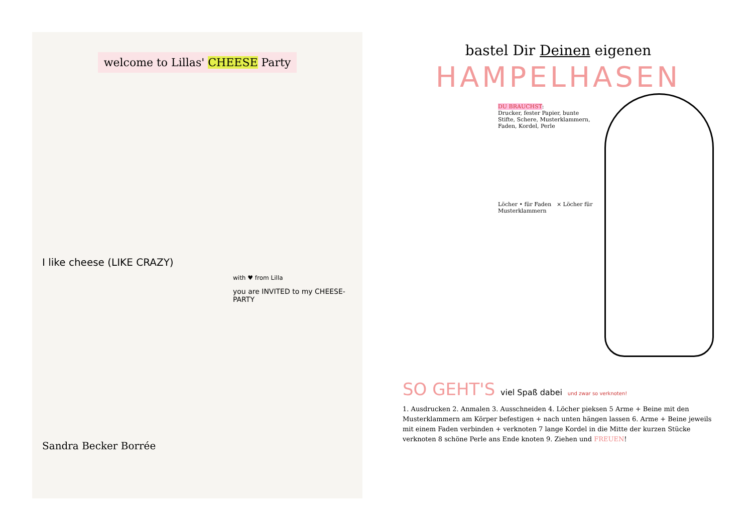welcome to Lillas' CHEESE Party
I like cheese (LIKE CRAZY)
with ♥ from Lilla
you are INVITED to my CHEESE-PARTY
Sandra Becker Borrée
bastel Dir Deinen eigenen
HAMPELHASEN
DU BRAUCHST:
Drucker, fester Papier, bunte Stifte, Schere, Musterklammern, Faden, Kordel, Perle
Löcher • für Faden × Löcher für Musterklammern
SO GEHT'S viel Spaß dabei und zwar so verknoten!
1. Ausdrucken 2. Anmalen 3. Ausschneiden 4. Löcher pieksen 5 Arme + Beine mit den Musterklammern am Körper befestigen + nach unten hängen lassen 6. Arme + Beine jeweils mit einem Faden verbinden + verknoten 7 lange Kordel in die Mitte der kurzen Stücke verknoten 8 schöne Perle ans Ende knoten 9. Ziehen und FREUEN!